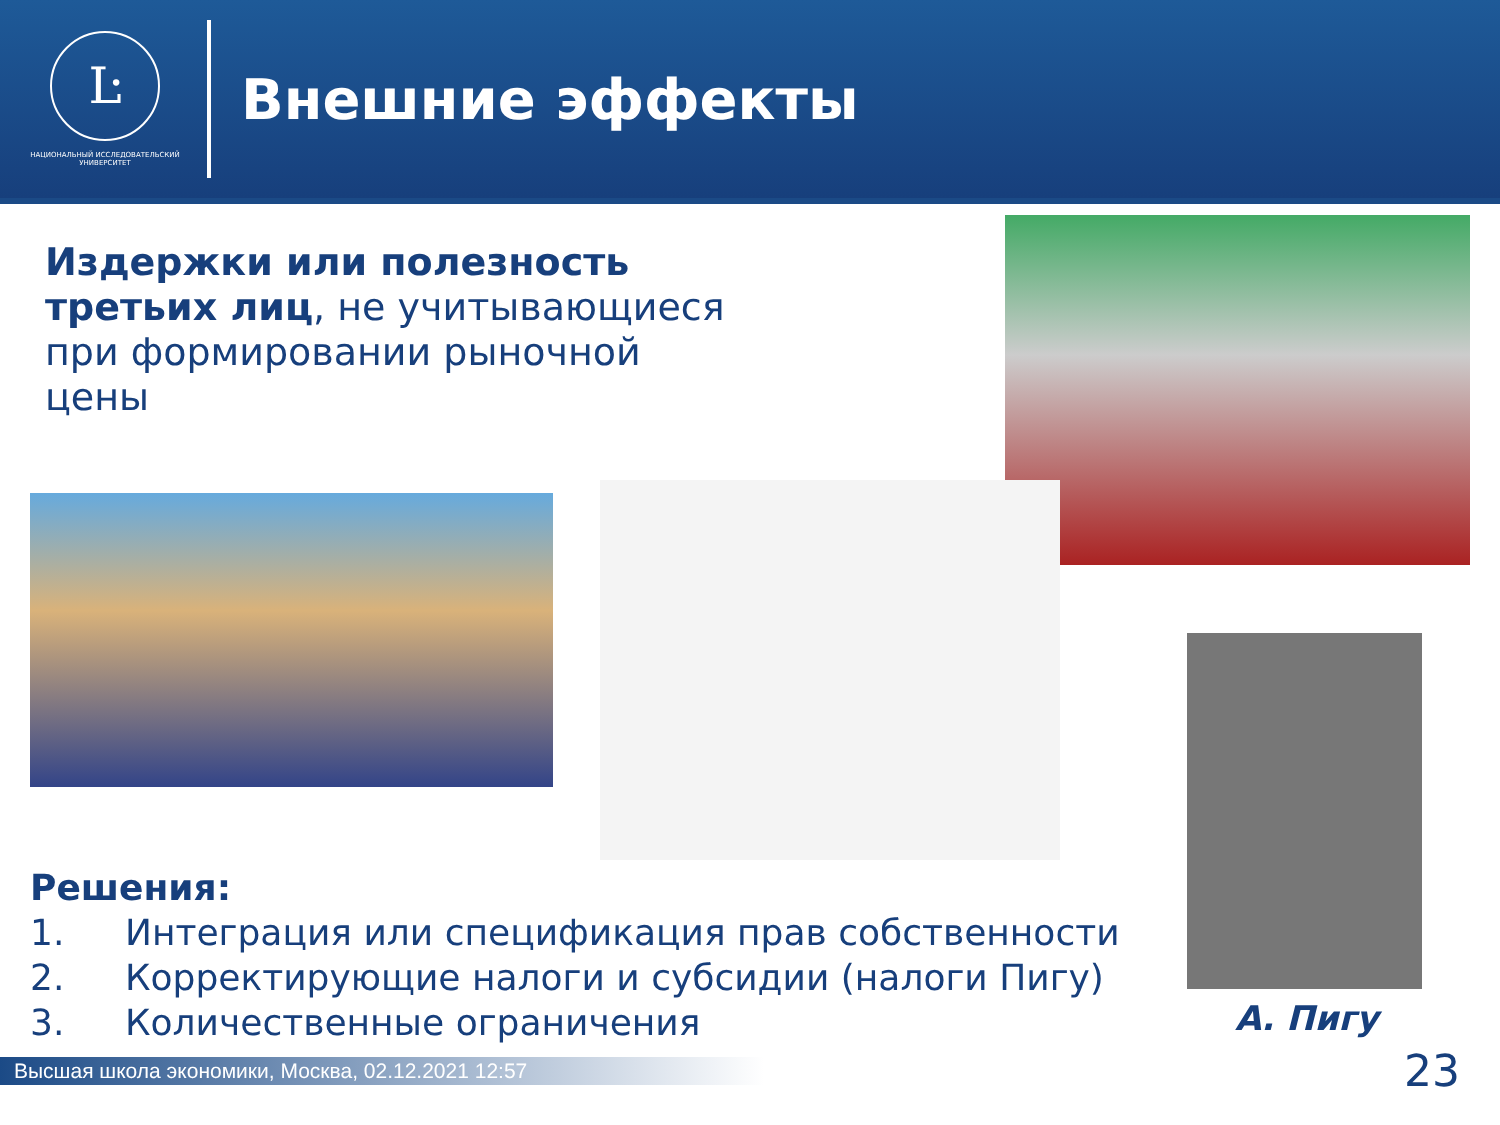Ŀ
НАЦИОНАЛЬНЫЙ ИССЛЕДОВАТЕЛЬСКИЙ
УНИВЕРСИТЕТ
Внешние эффекты
Издержки или полезность третьих лиц, не учитывающиеся при формировании рыночной цены
Решения:
1. Интеграция или спецификация прав собственности
2. Корректирующие налоги и субсидии (налоги Пигу)
3. Количественные ограничения
А. Пигу
Высшая школа экономики, Москва, 02.12.2021 12:57 23